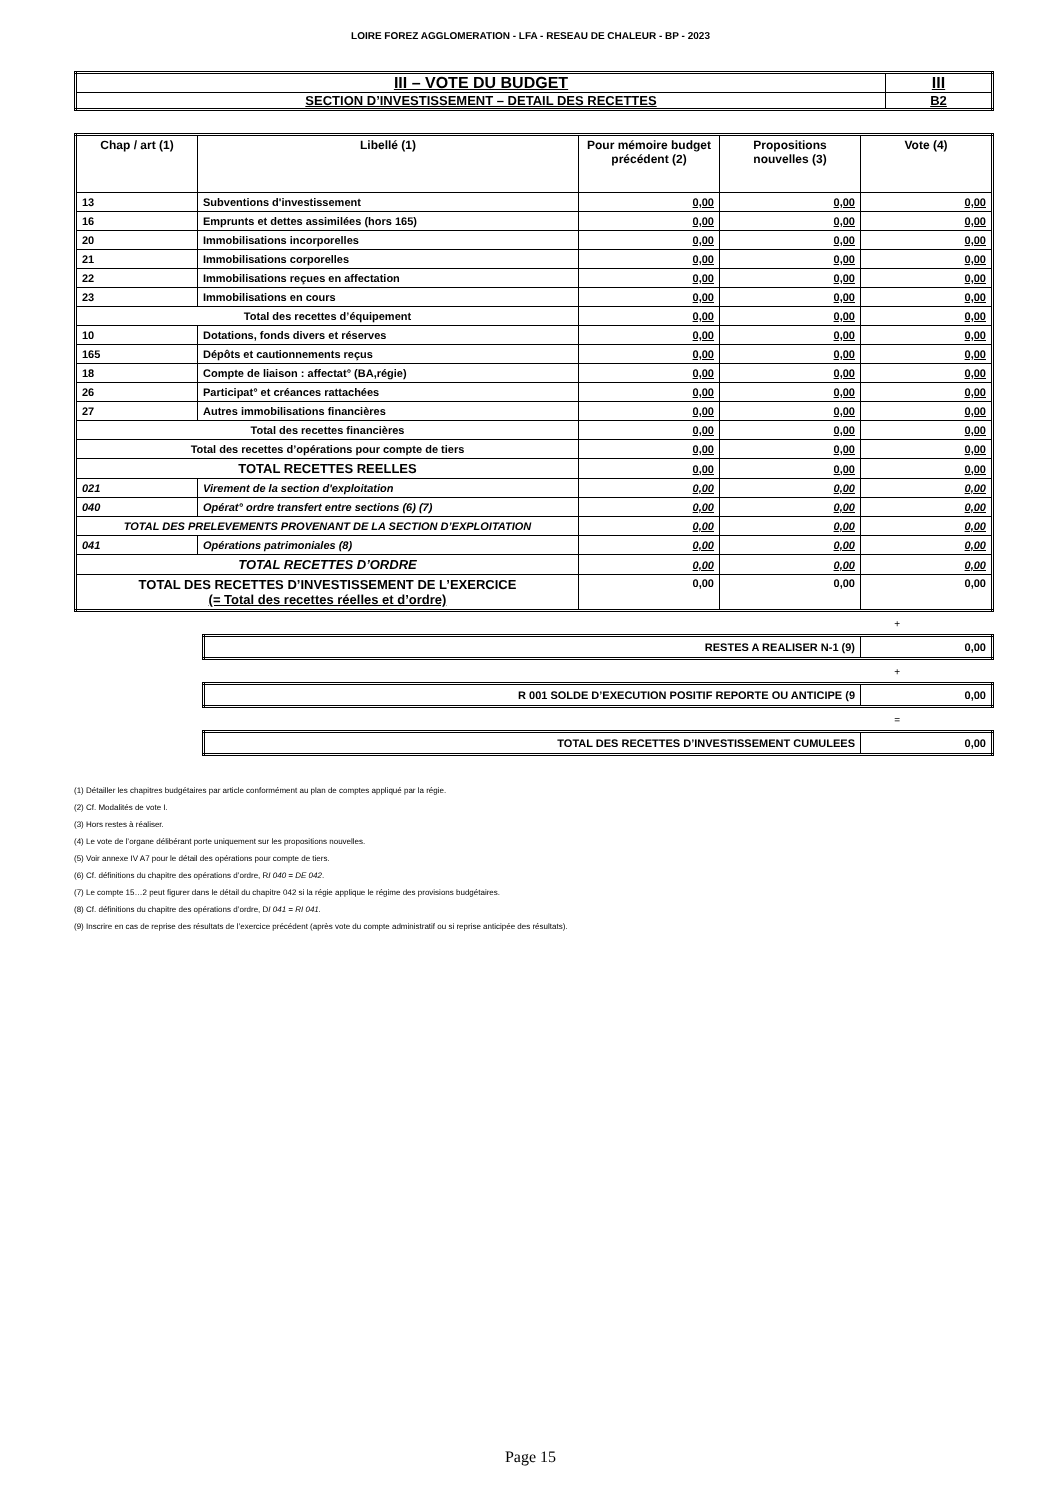LOIRE FOREZ AGGLOMERATION - LFA - RESEAU DE CHALEUR - BP - 2023
| III – VOTE DU BUDGET | III |
| SECTION D’INVESTISSEMENT – DETAIL DES RECETTES | B2 |
| Chap / art (1) | Libellé (1) | Pour mémoire budget précédent (2) | Propositions nouvelles (3) | Vote (4) |
| --- | --- | --- | --- | --- |
| 13 | Subventions d'investissement | 0,00 | 0,00 | 0,00 |
| 16 | Emprunts et dettes assimilées (hors 165) | 0,00 | 0,00 | 0,00 |
| 20 | Immobilisations incorporelles | 0,00 | 0,00 | 0,00 |
| 21 | Immobilisations corporelles | 0,00 | 0,00 | 0,00 |
| 22 | Immobilisations reçues en affectation | 0,00 | 0,00 | 0,00 |
| 23 | Immobilisations en cours | 0,00 | 0,00 | 0,00 |
| Total des recettes d’équipement | | 0,00 | 0,00 | 0,00 |
| 10 | Dotations, fonds divers et réserves | 0,00 | 0,00 | 0,00 |
| 165 | Dépôts et cautionnements reçus | 0,00 | 0,00 | 0,00 |
| 18 | Compte de liaison : affectat° (BA,régie) | 0,00 | 0,00 | 0,00 |
| 26 | Participat° et créances rattachées | 0,00 | 0,00 | 0,00 |
| 27 | Autres immobilisations financières | 0,00 | 0,00 | 0,00 |
| Total des recettes financières | | 0,00 | 0,00 | 0,00 |
| Total des recettes d’opérations pour compte de tiers | | 0,00 | 0,00 | 0,00 |
| TOTAL RECETTES REELLES | | 0,00 | 0,00 | 0,00 |
| 021 | Virement de la section d'exploitation | 0,00 | 0,00 | 0,00 |
| 040 | Opérat° ordre transfert entre sections (6) (7) | 0,00 | 0,00 | 0,00 |
| TOTAL DES PRELEVEMENTS PROVENANT DE LA SECTION D’EXPLOITATION | | 0,00 | 0,00 | 0,00 |
| 041 | Opérations patrimoniales (8) | 0,00 | 0,00 | 0,00 |
| TOTAL RECETTES D’ORDRE | | 0,00 | 0,00 | 0,00 |
| TOTAL DES RECETTES D’INVESTISSEMENT DE L’EXERCICE (= Total des recettes réelles et d’ordre) | | 0,00 | 0,00 | 0,00 |
+
| RESTES A REALISER N-1 (9) | 0,00 |
+
| R 001 SOLDE D’EXECUTION POSITIF REPORTE OU ANTICIPE (9 | 0,00 |
=
| TOTAL DES RECETTES D’INVESTISSEMENT CUMULEES | 0,00 |
(1) Détailler les chapitres budgétaires par article conformément au plan de comptes appliqué par la régie.
(2) Cf. Modalités de vote I.
(3) Hors restes à réaliser.
(4) Le vote de l’organe délibérant porte uniquement sur les propositions nouvelles.
(5) Voir annexe IV A7 pour le détail des opérations pour compte de tiers.
(6) Cf. définitions du chapitre des opérations d’ordre, RI 040 = DE 042.
(7) Le compte 15…2 peut figurer dans le détail du chapitre 042 si la régie applique le régime des provisions budgétaires.
(8) Cf. définitions du chapitre des opérations d’ordre, DI 041 = RI 041.
(9) Inscrire en cas de reprise des résultats de l’exercice précédent (après vote du compte administratif ou si reprise anticipée des résultats).
Page 15